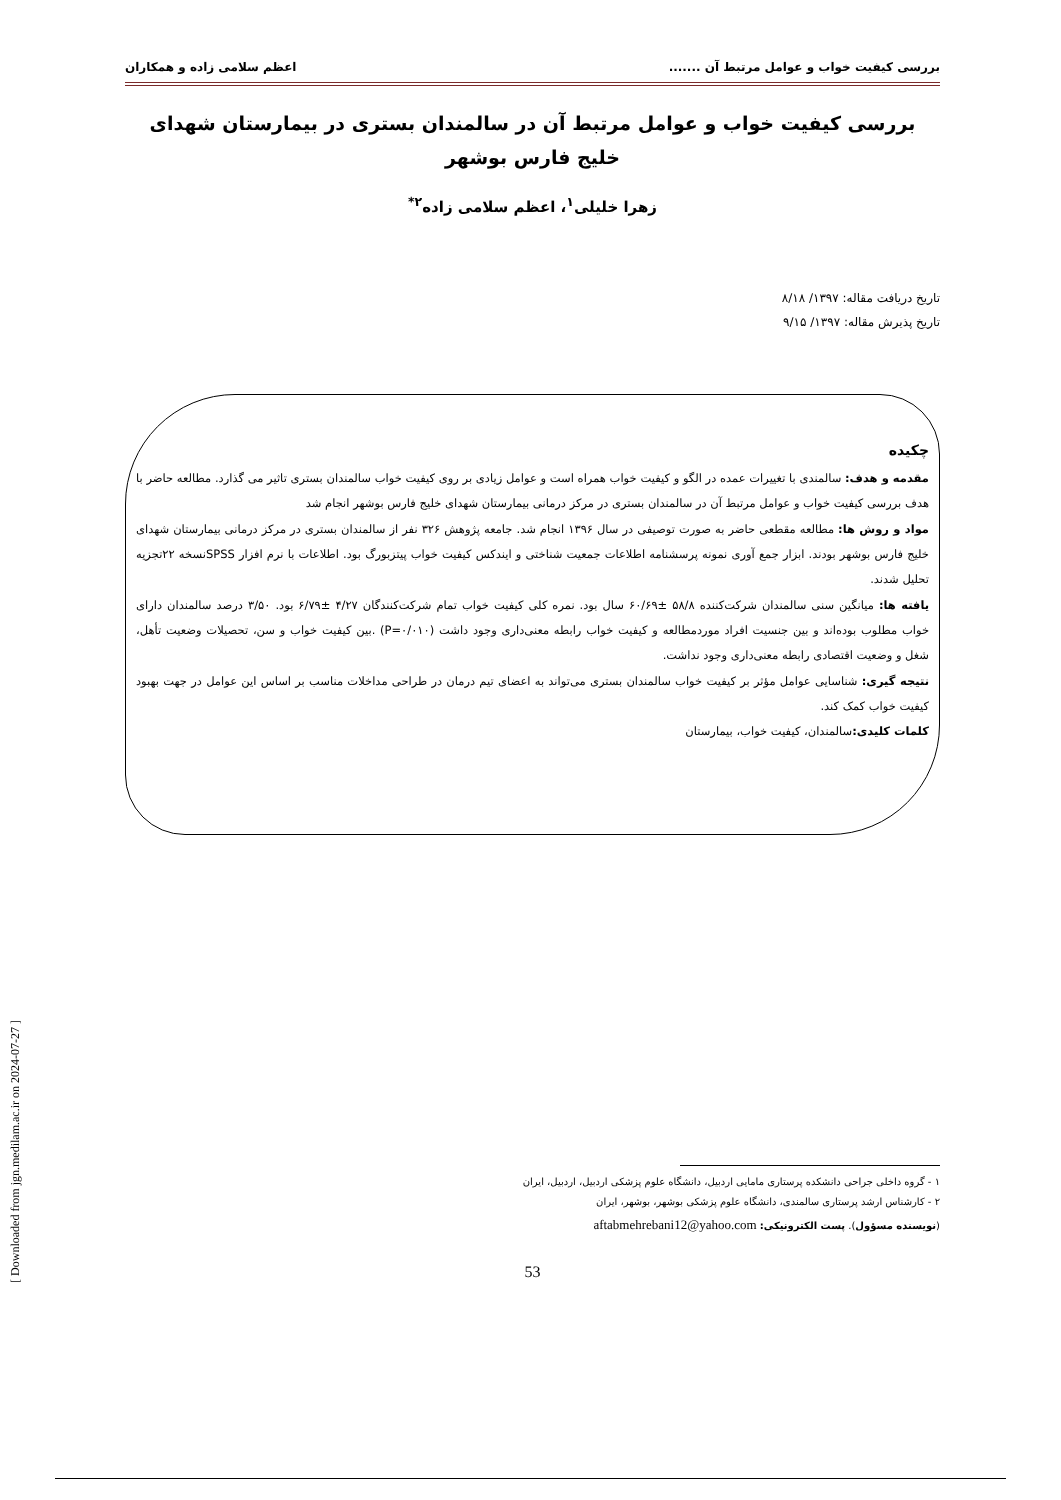بررسی کیفیت خواب و عوامل مرتبط آن ....... اعظم سلامی زاده و همکاران
بررسی کیفیت خواب و عوامل مرتبط آن در سالمندان بستری در بیمارستان شهدای خلیج فارس بوشهر
زهرا خلیلی<sup>۱</sup>، اعظم سلامی زاده<sup>۲*</sup>
تاریخ دریافت مقاله: ۱۳۹۷/ ۸/۱۸
تاریخ پذیرش مقاله: ۱۳۹۷/ ۹/۱۵
چکیده
مقدمه و هدف: سالمندی با تغییرات عمده در الگو و کیفیت خواب همراه است و عوامل زیادی بر روی کیفیت خواب سالمندان بستری تاثیر می گذارد. مطالعه حاضر با هدف بررسی کیفیت خواب و عوامل مرتبط آن در سالمندان بستری در مرکز درمانی بیمارستان شهدای خلیج فارس بوشهر انجام شد
مواد و روش ها: مطالعه مقطعی حاضر به صورت توصیفی در سال ۱۳۹۶ انجام شد. جامعه پژوهش ۳۲۶ نفر از سالمندان بستری در مرکز درمانی بیمارستان شهدای خلیج فارس بوشهر بودند. ابزار جمع آوری نمونه پرسشنامه اطلاعات جمعیت شناختی و ایندکس کیفیت خواب پیتزبورگ بود. اطلاعات با نرم افزار SPSSنسخه ۲۲تجزیه تحلیل شدند.
یافته ها: میانگین سنی سالمندان شرکت‌کننده ۵۸/۸ ±۶۰/۶۹ سال بود. نمره کلی کیفیت خواب تمام شرکت‌کنندگان ۴/۲۷ ±۶/۷۹ بود. ۳/۵۰ درصد سالمندان دارای خواب مطلوب بوده‌اند و بین جنسیت افراد موردمطالعه و کیفیت خواب رابطه معنی‌داری وجود داشت (P=۰/۰۱۰) .بین کیفیت خواب و سن، تحصیلات وضعیت تأهل، شغل و وضعیت اقتصادی رابطه معنی‌داری وجود نداشت.
نتیجه گیری: شناسایی عوامل مؤثر بر کیفیت خواب سالمندان بستری می‌تواند به اعضای تیم درمان در طراحی مداخلات مناسب بر اساس این عوامل در جهت بهبود کیفیت خواب کمک کند.
کلمات کلیدی: سالمندان، کیفیت خواب، بیمارستان
۱ - گروه داخلی جراحی دانشکده پرستاری مامایی اردبیل، دانشگاه علوم پزشکی اردبیل، اردبیل، ایران
۲ - کارشناس ارشد پرستاری سالمندی، دانشگاه علوم پزشکی بوشهر، بوشهر، ایران
(نویسنده مسؤول). پست الکترونیکی: aftabmehrebani12@yahoo.com
53
[ Downloaded from jgn.medilam.ac.ir on 2024-07-27 ]